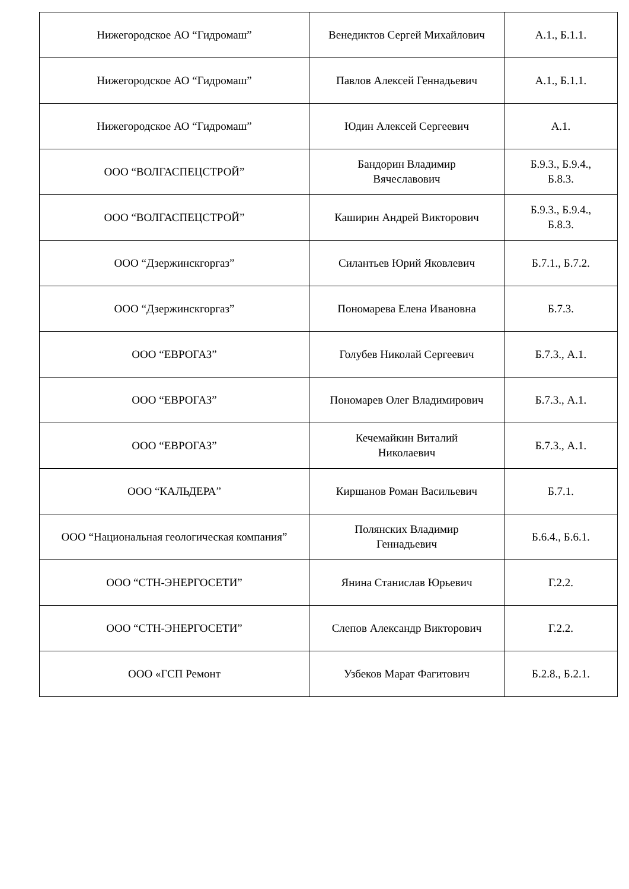| Нижегородское АО “Гидромаш” | Венедиктов Сергей Михайлович | А.1., Б.1.1. |
| Нижегородское АО “Гидромаш” | Павлов Алексей Геннадьевич | А.1., Б.1.1. |
| Нижегородское АО “Гидромаш” | Юдин Алексей Сергеевич | А.1. |
| ООО “ВОЛГАСПЕЦСТРОЙ” | Бандорин Владимир Вячеславович | Б.9.3., Б.9.4., Б.8.3. |
| ООО “ВОЛГАСПЕЦСТРОЙ” | Каширин Андрей Викторович | Б.9.3., Б.9.4., Б.8.3. |
| ООО “Дзержинскгоргаз” | Силантьев Юрий Яковлевич | Б.7.1., Б.7.2. |
| ООО “Дзержинскгоргаз” | Пономарева Елена Ивановна | Б.7.3. |
| ООО “ЕВРОГАЗ” | Голубев Николай Сергеевич | Б.7.3., А.1. |
| ООО “ЕВРОГАЗ” | Пономарев Олег Владимирович | Б.7.3., А.1. |
| ООО “ЕВРОГАЗ” | Кечемайкин Виталий Николаевич | Б.7.3., А.1. |
| ООО “КАЛЬДЕРА” | Киршанов Роман Васильевич | Б.7.1. |
| ООО “Национальная геологическая компания” | Полянских Владимир Геннадьевич | Б.6.4., Б.6.1. |
| ООО “СТН-ЭНЕРГОСЕТИ” | Янина Станислав Юрьевич | Г.2.2. |
| ООО “СТН-ЭНЕРГОСЕТИ” | Слепов Александр Викторович | Г.2.2. |
| ООО «ГСП Ремонт | Узбеков Марат Фагитович | Б.2.8., Б.2.1. |